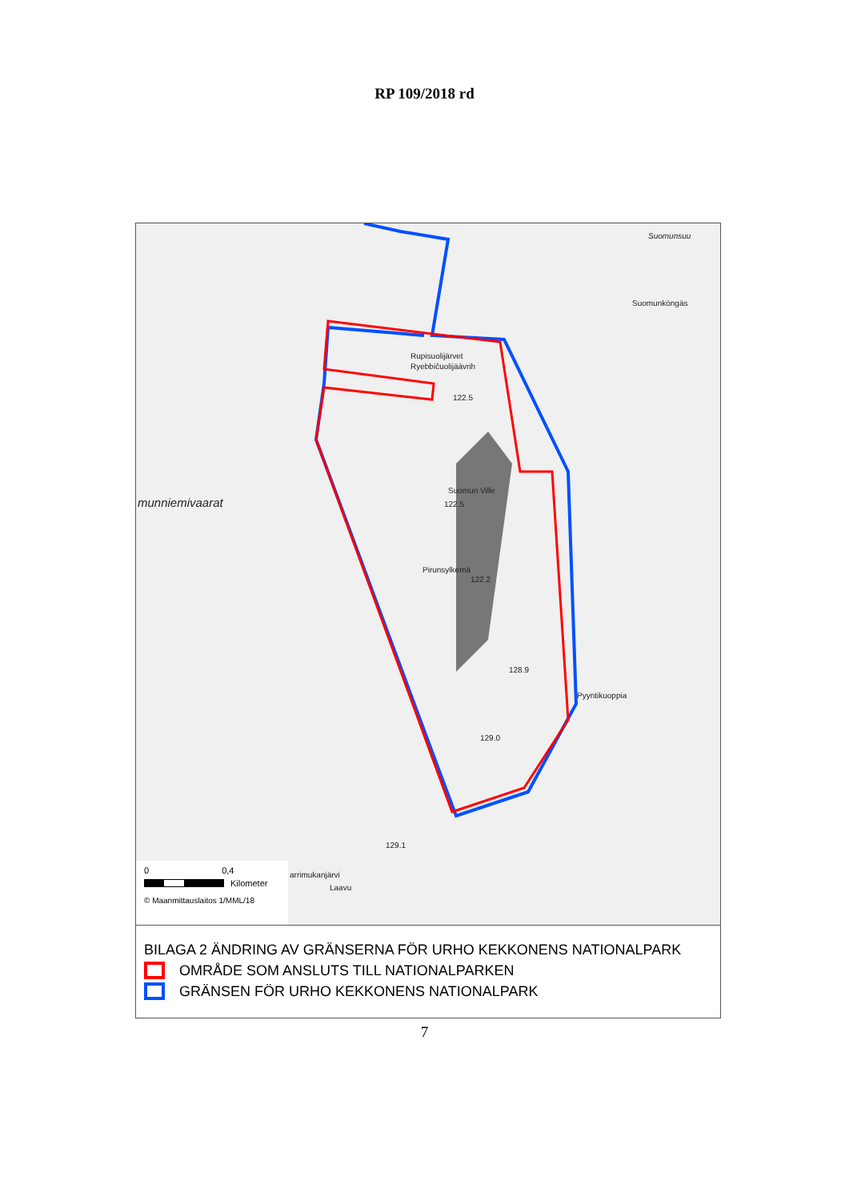RP 109/2018 rd
Suomunsuu
Suomunköngäs
Rupisuolijärvet
Ryebbičuolijäávrih
122.5
Suomun Ville
122.5 munniemivaarat
Pirunsylkemä
122.2
128.9
Pyyntikuoppia
129.0
129.1
arrimukanjärvi
Laavu
0 0,4
Kilometer
© Maanmittauslaitos 1/MML/18
BILAGA 2 ÄNDRING AV GRÄNSERNA FÖR URHO KEKKONENS NATIONALPARK
OMRÅDE SOM ANSLUTS TILL NATIONALPARKEN
GRÄNSEN FÖR URHO KEKKONENS NATIONALPARK
7